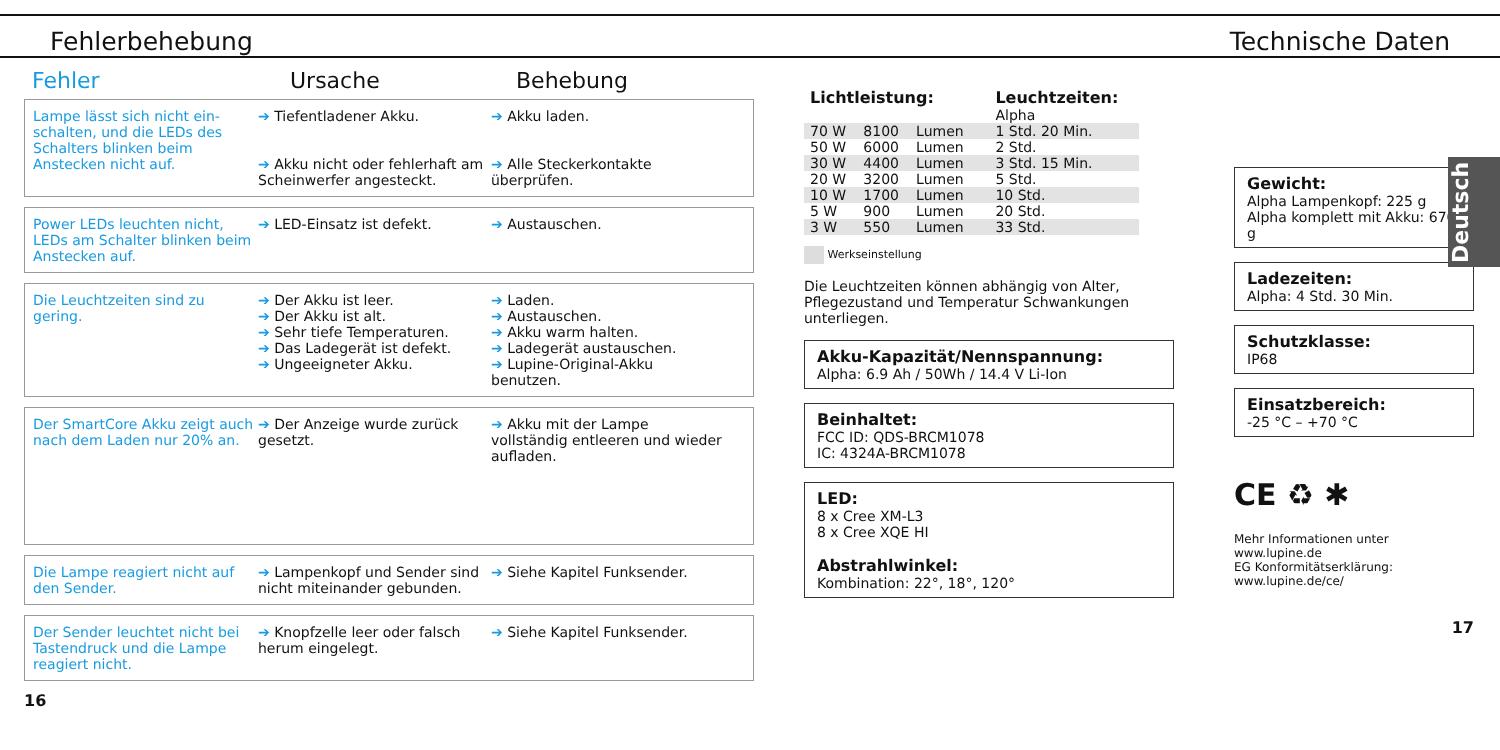Fehlerbehebung
Technische Daten
Fehler Ursache Behebung
Lampe lässt sich nicht ein-schalten, und die LEDs des Schalters blinken beim Anstecken nicht auf.
➔ Tiefentladener Akku.
➔ Akku nicht oder fehlerhaft am Scheinwerfer angesteckt.
➔ Akku laden.
➔ Alle Steckerkontakte überprüfen.
Power LEDs leuchten nicht, LEDs am Schalter blinken beim Anstecken auf.
➔ LED-Einsatz ist defekt. ➔ Austauschen.
Die Leuchtzeiten sind zu gering.
➔ Der Akku ist leer.
➔ Der Akku ist alt.
➔ Sehr tiefe Temperaturen.
➔ Das Ladegerät ist defekt.
➔ Ungeeigneter Akku.
➔ Laden.
➔ Austauschen.
➔ Akku warm halten.
➔ Ladegerät austauschen.
➔ Lupine-Original-Akku benutzen.
Der SmartCore Akku zeigt auch nach dem Laden nur 20% an.
➔ Der Anzeige wurde zurück gesetzt.
➔ Akku mit der Lampe vollständig entleeren und wieder aufladen.
Die Lampe reagiert nicht auf den Sender.
➔ Lampenkopf und Sender sind nicht miteinander gebunden.
➔ Siehe Kapitel Funksender.
Der Sender leuchtet nicht bei Tastendruck und die Lampe reagiert nicht.
➔ Knopfzelle leer oder falsch herum eingelegt.
➔ Siehe Kapitel Funksender.
16
| Lichtleistung: | | | | Leuchtzeiten: |
| --- | --- | --- | --- | --- |
| | | | | Alpha |
| 70 W | 8100 | Lumen | | 1 Std. 20 Min. |
| 50 W | 6000 | Lumen | | 2 Std. |
| 30 W | 4400 | Lumen | | 3 Std. 15 Min. |
| 20 W | 3200 | Lumen | | 5 Std. |
| 10 W | 1700 | Lumen | | 10 Std. |
| 5 W | 900 | Lumen | | 20 Std. |
| 3 W | 550 | Lumen | | 33 Std. |
Werkseinstellung
Die Leuchtzeiten können abhängig von Alter, Pflegezustand und Temperatur Schwankungen unterliegen.
Akku-Kapazität/Nennspannung:
Alpha: 6.9 Ah / 50Wh / 14.4 V Li-Ion
Beinhaltet:
FCC ID: QDS-BRCM1078
IC: 4324A-BRCM1078
LED:
8 x Cree XM-L3
8 x Cree XQE HI
Abstrahlwinkel:
Kombination: 22°, 18°, 120°
Gewicht:
Alpha Lampenkopf: 225 g
Alpha komplett mit Akku: 670 g
Ladezeiten:
Alpha: 4 Std. 30 Min.
Schutzklasse:
IP68
Einsatzbereich:
-25 °C – +70 °C
CE ♻ ✱
Mehr Informationen unter www.lupine.de
EG Konformitätserklärung: www.lupine.de/ce/
17
Deutsch